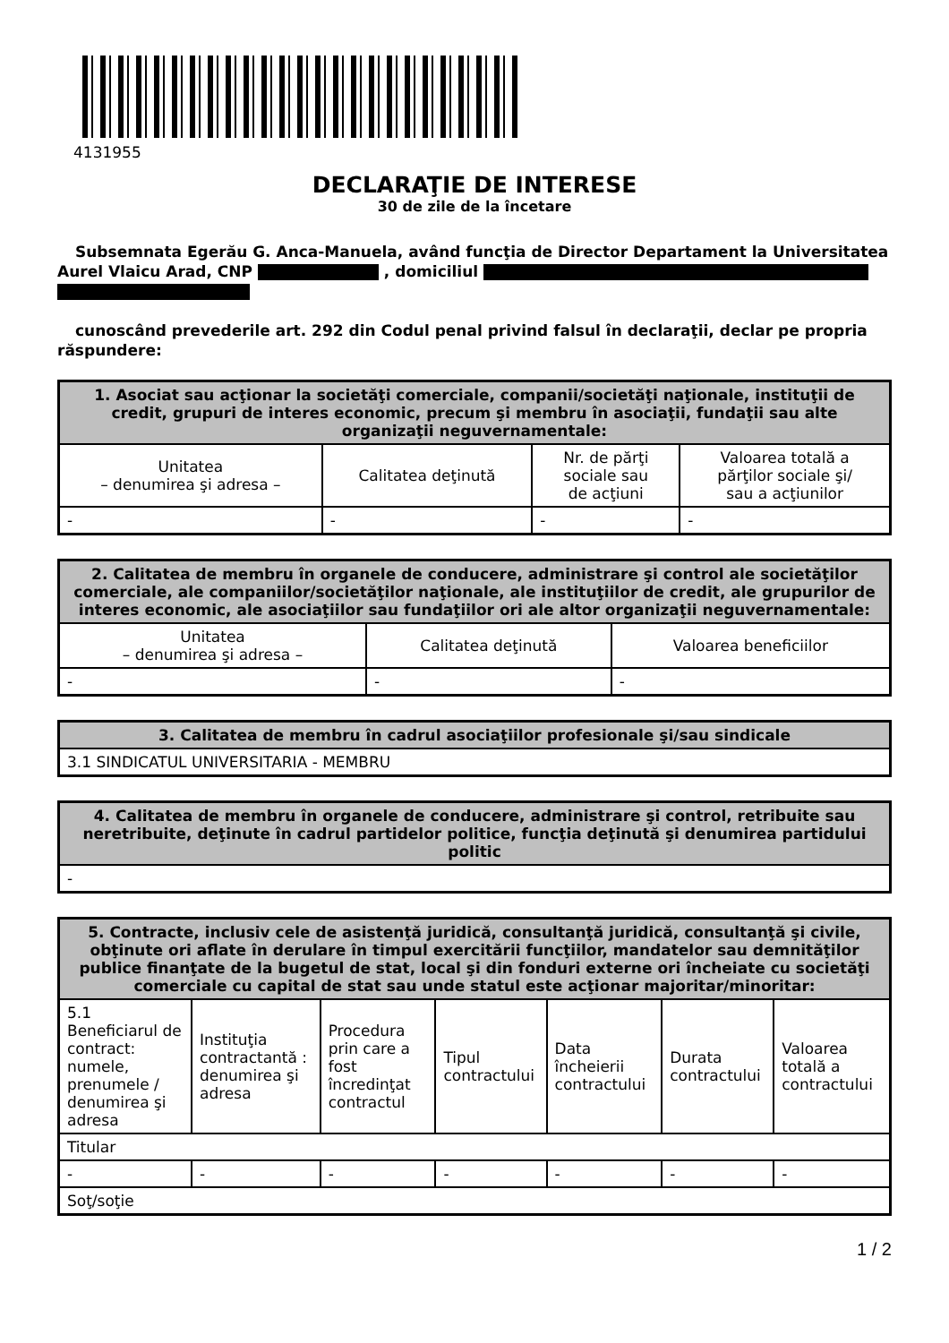4131955
DECLARAŢIE DE INTERESE
30 de zile de la încetare
Subsemnata Egerău G. Anca-Manuela, având funcţia de Director Departament la Universitatea Aurel Vlaicu Arad, CNP , domiciliul
cunoscând prevederile art. 292 din Codul penal privind falsul în declaraţii, declar pe propria răspundere:
| 1. Asociat sau acţionar la societăţi comerciale, companii/societăţi naţionale, instituţii de credit, grupuri de interes economic, precum şi membru în asociaţii, fundaţii sau alte organizaţii neguvernamentale: | | | |
| --- | --- | --- | --- |
| Unitatea – denumirea şi adresa – | Calitatea deţinută | Nr. de părţi sociale sau de acţiuni | Valoarea totală a părţilor sociale şi/ sau a acţiunilor |
| - | - | - | - |
| 2. Calitatea de membru în organele de conducere, administrare şi control ale societăţilor comerciale, ale companiilor/societăţilor naţionale, ale instituţiilor de credit, ale grupurilor de interes economic, ale asociaţiilor sau fundaţiilor ori ale altor organizaţii neguvernamentale: | | |
| --- | --- | --- |
| Unitatea – denumirea şi adresa – | Calitatea deţinută | Valoarea beneficiilor |
| - | - | - |
| 3. Calitatea de membru în cadrul asociaţiilor profesionale şi/sau sindicale |
| --- |
| 3.1 SINDICATUL UNIVERSITARIA - MEMBRU |
| 4. Calitatea de membru în organele de conducere, administrare şi control, retribuite sau neretribuite, deţinute în cadrul partidelor politice, funcţia deţinută şi denumirea partidului politic |
| --- |
| - |
| 5. Contracte, inclusiv cele de asistenţă juridică, consultanţă juridică, consultanţă şi civile, obţinute ori aflate în derulare în timpul exercitării funcţiilor, mandatelor sau demnităţilor publice finanţate de la bugetul de stat, local şi din fonduri externe ori încheiate cu societăţi comerciale cu capital de stat sau unde statul este acţionar majoritar/minoritar: | | | | | | |
| --- | --- | --- | --- | --- | --- | --- |
| 5.1 Beneficiarul de contract: numele, prenumele / denumirea şi adresa | Instituţia contractantă : denumirea şi adresa | Procedura prin care a fost încredinţat contractul | Tipul contractului | Data încheierii contractului | Durata contractului | Valoarea totală a contractului |
| Titular | | | | | | |
| - | - | - | - | - | - | - |
| Soţ/soţie | | | | | | |
1 / 2